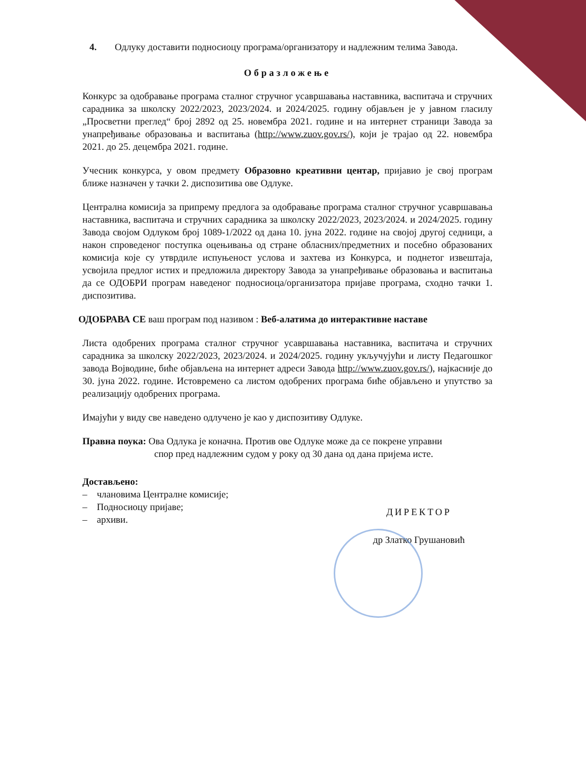4. Одлуку доставити подносиоцу програма/организатору и надлежним телима Завода.
Образложење
Конкурс за одобравање програма сталног стручног усавршавања наставника, васпитача и стручних сарадника за школску 2022/2023, 2023/2024. и 2024/2025. годину објављен је у јавном гласилу „Просветни преглед“ број 2892 од 25. новембра 2021. године и на интернет страници Завода за унапређивање образовања и васпитања (http://www.zuov.gov.rs/), који је трајао од 22. новембра 2021. до 25. децембра 2021. године.
Учесник конкурса, у овом предмету Образовно креативни центар, пријавио је свој програм ближе назначен у тачки 2. диспозитива ове Одлуке.
Централна комисија за припрему предлога за одобравање програма сталног стручног усавршавања наставника, васпитача и стручних сарадника за школску 2022/2023, 2023/2024. и 2024/2025. годину Завода својом Одлуком број 1089-1/2022 од дана 10. јуна 2022. године на својој другој седници, а након спроведеног поступка оцењивања од стране обласних/предметних и посебно образованих комисија које су утврдиле испуњеност услова и захтева из Конкурса, и поднетог извештаја, усвојила предлог истих и предложила директору Завода за унапређивање образовања и васпитања да се ОДОБРИ програм наведеног подносиоца/организатора пријаве програма, сходно тачки 1. диспозитива.
ОДОБРАВА СЕ ваш програм под називом : Веб-алатима до интерактивне наставе
Листа одобрених програма сталног стручног усавршавања наставника, васпитача и стручних сарадника за школску 2022/2023, 2023/2024. и 2024/2025. годину укључујући и листу Педагошког завода Војводине, биће објављена на интернет адреси Завода http://www.zuov.gov.rs/), најкасније до 30. јуна 2022. године. Истовремено са листом одобрених програма биће објављено и упутство за реализацију одобрених програма.
Имајући у виду све наведено одлучено је као у диспозитиву Одлуке.
Правна поука: Ова Одлука је коначна. Против ове Одлуке може да се покрене управни
спор пред надлежним судом у року од 30 дана од дана пријема исте.
Достављено:
– члановима Централне комисије;
– Подносиоцу пријаве;
– архиви.
ДИРЕКТОР
др Златко Грушановић